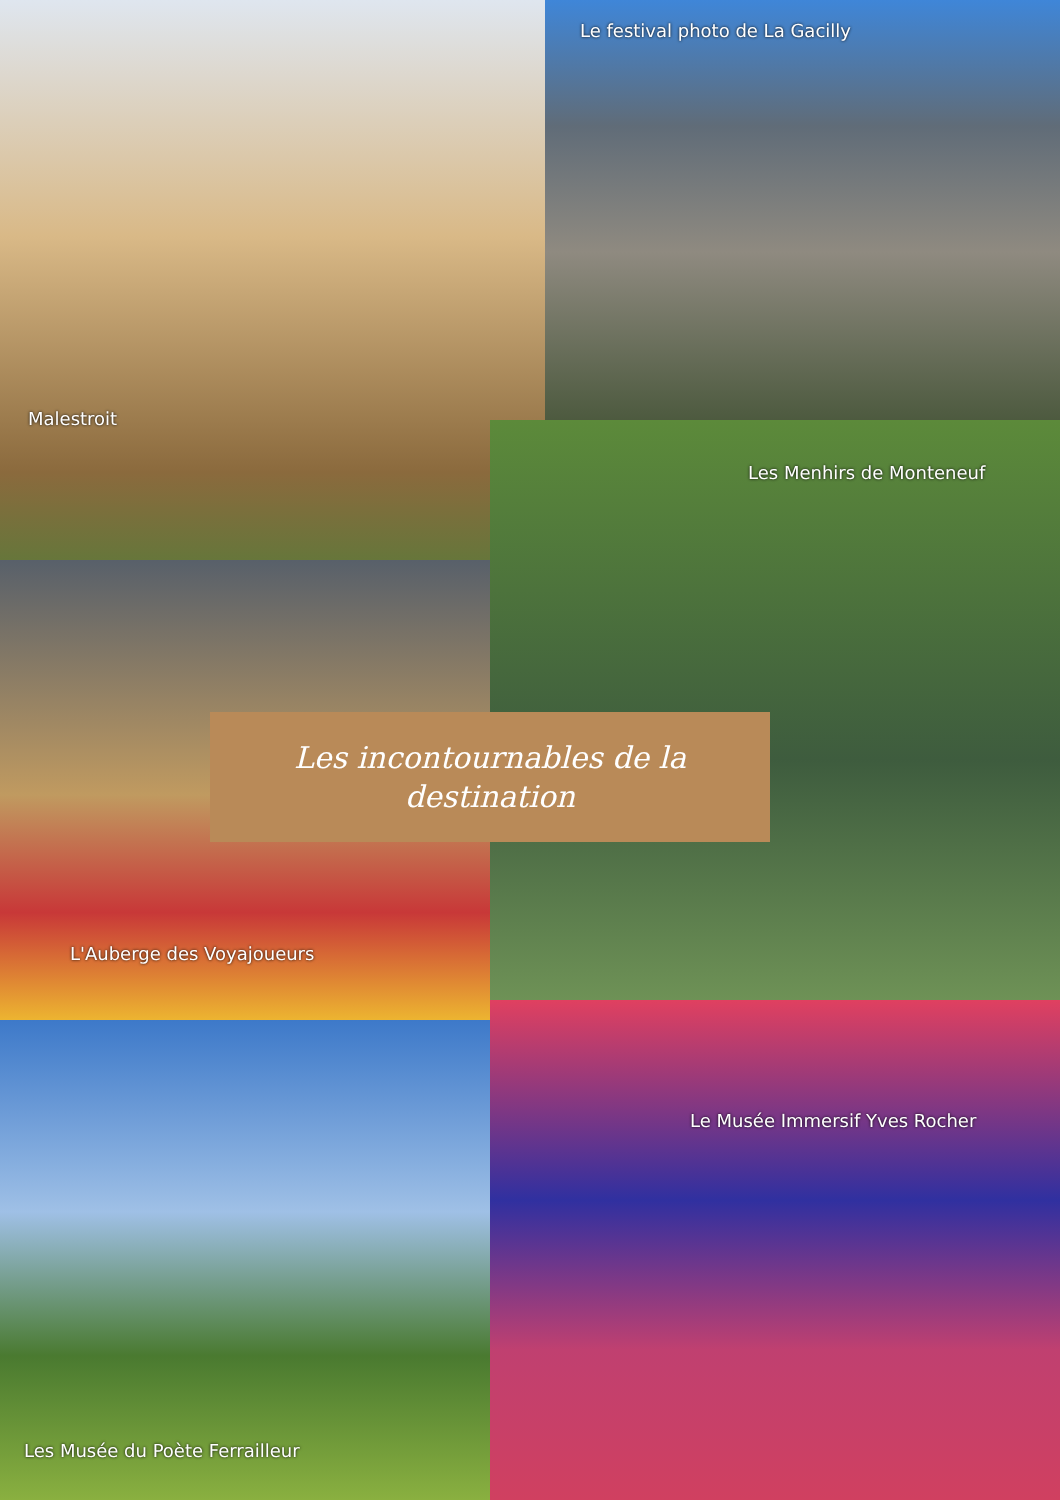Le festival photo de La Gacilly
Malestroit
Les Menhirs de Monteneuf
Les incontournables de la
destination
L'Auberge des Voyajoueurs
Le Musée Immersif Yves Rocher
Les Musée du Poète Ferrailleur